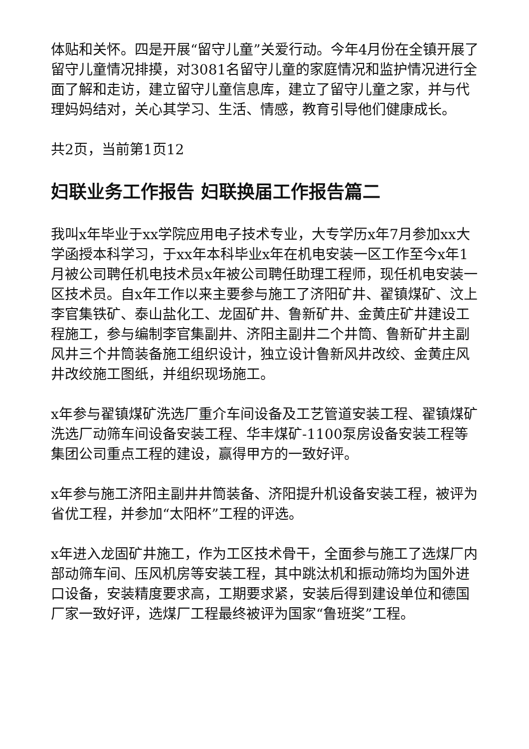体贴和关怀。四是开展“留守儿童”关爱行动。今年4月份在全镇开展了留守儿童情况排摸，对3081名留守儿童的家庭情况和监护情况进行全面了解和走访，建立留守儿童信息库，建立了留守儿童之家，并与代理妈妈结对，关心其学习、生活、情感，教育引导他们健康成长。
共2页，当前第1页12
妇联业务工作报告 妇联换届工作报告篇二
我叫x年毕业于xx学院应用电子技术专业，大专学历x年7月参加xx大学函授本科学习，于xx年本科毕业x年在机电安装一区工作至今x年1月被公司聘任机电技术员x年被公司聘任助理工程师，现任机电安装一区技术员。自x年工作以来主要参与施工了济阳矿井、翟镇煤矿、汶上李官集铁矿、泰山盐化工、龙固矿井、鲁新矿井、金黄庄矿井建设工程施工，参与编制李官集副井、济阳主副井二个井筒、鲁新矿井主副风井三个井筒装备施工组织设计，独立设计鲁新风井改绞、金黄庄风井改绞施工图纸，并组织现场施工。
x年参与翟镇煤矿洗选厂重介车间设备及工艺管道安装工程、翟镇煤矿洗选厂动筛车间设备安装工程、华丰煤矿-1100泵房设备安装工程等集团公司重点工程的建设，赢得甲方的一致好评。
x年参与施工济阳主副井井筒装备、济阳提升机设备安装工程，被评为省优工程，并参加“太阳杯”工程的评选。
x年进入龙固矿井施工，作为工区技术骨干，全面参与施工了选煤厂内部动筛车间、压风机房等安装工程，其中跳汰机和振动筛均为国外进口设备，安装精度要求高，工期要求紧，安装后得到建设单位和德国厂家一致好评，选煤厂工程最终被评为国家“鲁班奖”工程。